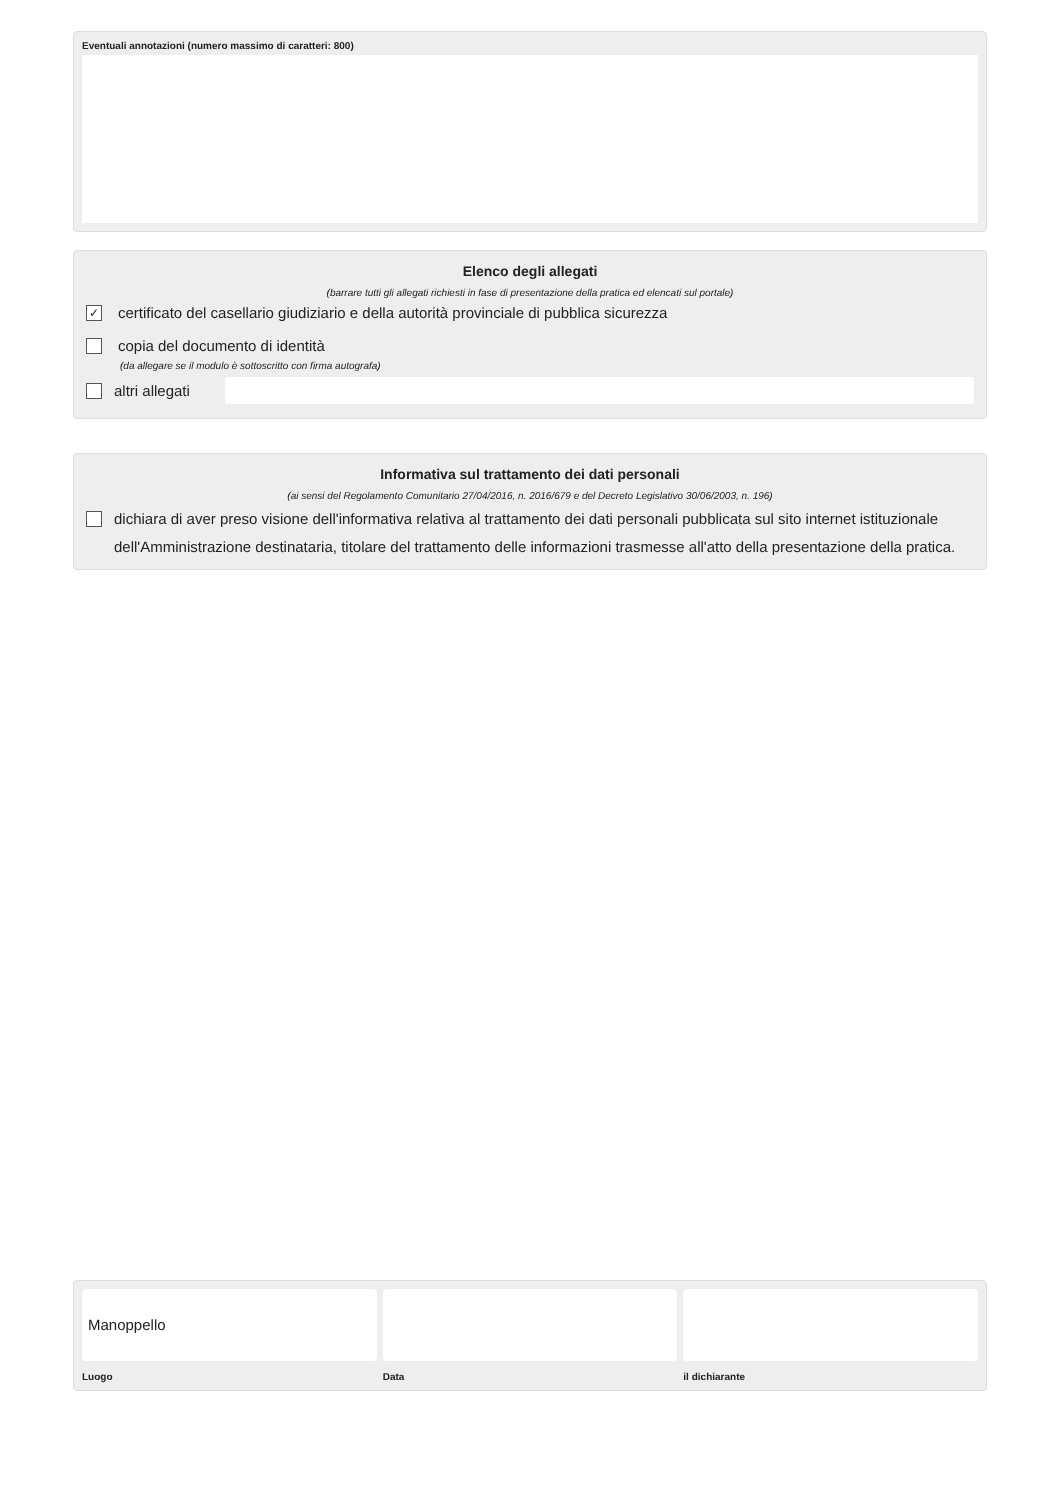Eventuali annotazioni (numero massimo di caratteri: 800)
Elenco degli allegati
(barrare tutti gli allegati richiesti in fase di presentazione della pratica ed elencati sul portale)
✓ certificato del casellario giudiziario e della autorità provinciale di pubblica sicurezza
copia del documento di identità
(da allegare se il modulo è sottoscritto con firma autografa)
altri allegati
Informativa sul trattamento dei dati personali
(ai sensi del Regolamento Comunitario 27/04/2016, n. 2016/679 e del Decreto Legislativo 30/06/2003, n. 196)
dichiara di aver preso visione dell'informativa relativa al trattamento dei dati personali pubblicata sul sito internet istituzionale dell'Amministrazione destinataria, titolare del trattamento delle informazioni trasmesse all'atto della presentazione della pratica.
Manoppello
Luogo Data il dichiarante